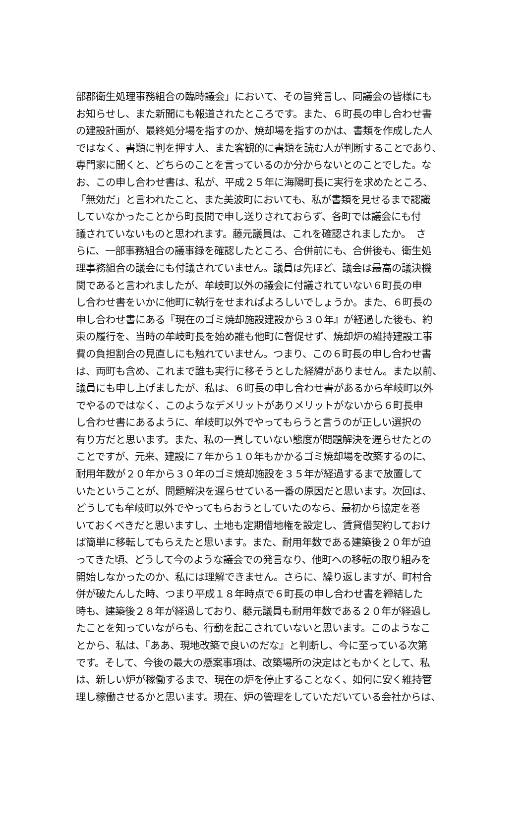部郡衛生処理事務組合の臨時議会」において、その旨発言し、同議会の皆様にも
お知らせし、また新聞にも報道されたところです。また、６町長の申し合わせ書
の建設計画が、最終処分場を指すのか、焼却場を指すのかは、書類を作成した人
ではなく、書類に判を押す人、また客観的に書類を読む人が判断することであり、
専門家に聞くと、どちらのことを言っているのか分からないとのことでした。な
お、この申し合わせ書は、私が、平成２５年に海陽町長に実行を求めたところ、
「無効だ」と言われたこと、また美波町においても、私が書類を見せるまで認識
していなかったことから町長間で申し送りされておらず、各町では議会にも付
議されていないものと思われます。藤元議員は、これを確認されましたか。　さ
らに、一部事務組合の議事録を確認したところ、合併前にも、合併後も、衛生処
理事務組合の議会にも付議されていません。議員は先ほど、議会は最高の議決機
関であると言われましたが、牟岐町以外の議会に付議されていない６町長の申
し合わせ書をいかに他町に執行をせまればよろしいでしょうか。また、６町長の
申し合わせ書にある『現在のゴミ焼却施設建設から３０年』が経過した後も、約
束の履行を、当時の牟岐町長を始め誰も他町に督促せず、焼却炉の維持建設工事
費の負担割合の見直しにも触れていません。つまり、この６町長の申し合わせ書
は、両町も含め、これまで誰も実行に移そうとした経緯がありません。また以前、
議員にも申し上げましたが、私は、６町長の申し合わせ書があるから牟岐町以外
でやるのではなく、このようなデメリットがありメリットがないから６町長申
し合わせ書にあるように、牟岐町以外でやってもらうと言うのが正しい選択の
有り方だと思います。また、私の一貫していない態度が問題解決を遅らせたとの
ことですが、元来、建設に７年から１０年もかかるゴミ焼却場を改築するのに、
耐用年数が２０年から３０年のゴミ焼却施設を３５年が経過するまで放置して
いたということが、問題解決を遅らせている一番の原因だと思います。次回は、
どうしても牟岐町以外でやってもらおうとしていたのなら、最初から協定を巻
いておくべきだと思いますし、土地も定期借地権を設定し、賃貸借契約しておけ
ば簡単に移転してもらえたと思います。また、耐用年数である建築後２０年が迫
ってきた頃、どうして今のような議会での発言なり、他町への移転の取り組みを
開始しなかったのか、私には理解できません。さらに、繰り返しますが、町村合
併が破たんした時、つまり平成１８年時点で６町長の申し合わせ書を締結した
時も、建築後２８年が経過しており、藤元議員も耐用年数である２０年が経過し
たことを知っていながらも、行動を起こされていないと思います。このようなこ
とから、私は、『ああ、現地改築で良いのだな』と判断し、今に至っている次第
です。そして、今後の最大の懸案事項は、改築場所の決定はともかくとして、私
は、新しい炉が稼働するまで、現在の炉を停止することなく、如何に安く維持管
理し稼働させるかと思います。現在、炉の管理をしていただいている会社からは、